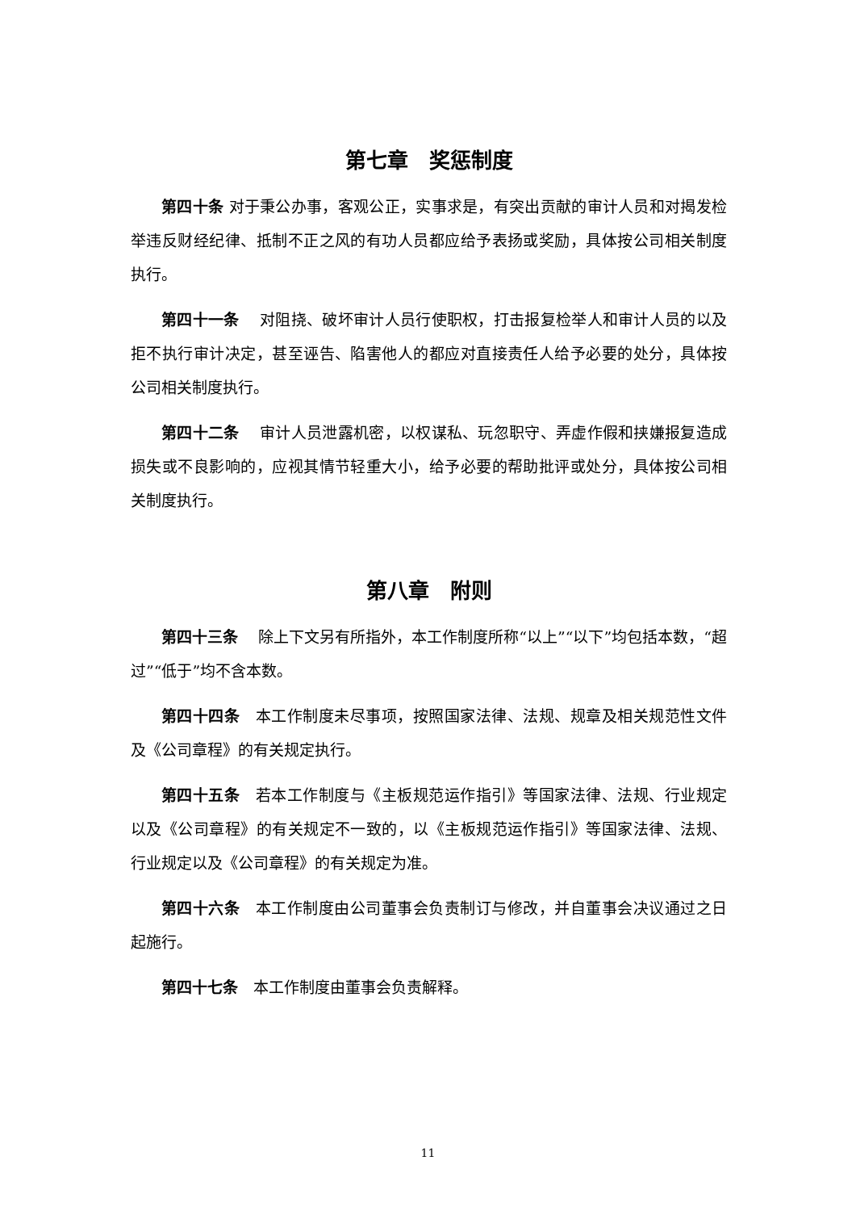第七章　奖惩制度
第四十条 对于秉公办事，客观公正，实事求是，有突出贡献的审计人员和对揭发检举违反财经纪律、抵制不正之风的有功人员都应给予表扬或奖励，具体按公司相关制度执行。
第四十一条　 对阻挠、破坏审计人员行使职权，打击报复检举人和审计人员的以及拒不执行审计决定，甚至诬告、陷害他人的都应对直接责任人给予必要的处分，具体按公司相关制度执行。
第四十二条　 审计人员泄露机密，以权谋私、玩忽职守、弄虚作假和挟嫌报复造成损失或不良影响的，应视其情节轻重大小，给予必要的帮助批评或处分，具体按公司相关制度执行。
第八章　附则
第四十三条　 除上下文另有所指外，本工作制度所称“以上”“以下”均包括本数，“超过”“低于”均不含本数。
第四十四条　本工作制度未尽事项，按照国家法律、法规、规章及相关规范性文件及《公司章程》的有关规定执行。
第四十五条　若本工作制度与《主板规范运作指引》等国家法律、法规、行业规定以及《公司章程》的有关规定不一致的，以《主板规范运作指引》等国家法律、法规、行业规定以及《公司章程》的有关规定为准。
第四十六条　本工作制度由公司董事会负责制订与修改，并自董事会决议通过之日起施行。
第四十七条　本工作制度由董事会负责解释。
11